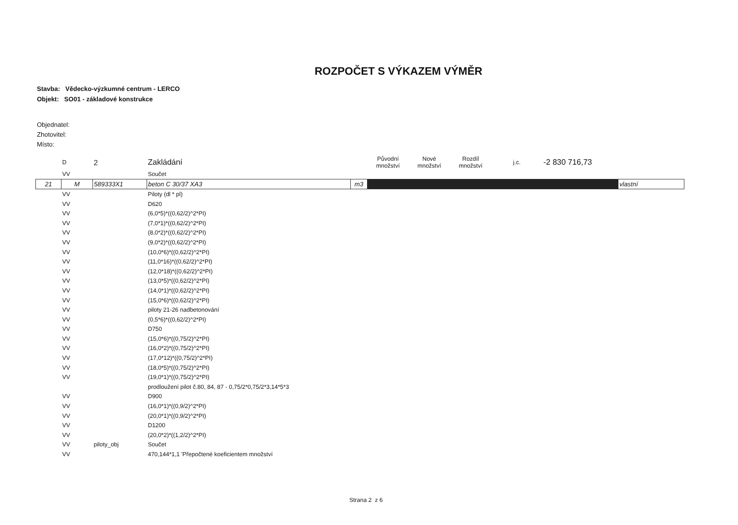ROZPOČET S VÝKAZEM VÝMĚR
Stavba: Vědecko-výzkumné centrum - LERCO
Objekt: SO01 - základové konstrukce
Objednatel:
Zhotovitel:
Místo:
| | D | 2 | Zakládání | | Původní množství | Nové množství | Rozdíl množství | j.c. | -2 830 716,73 | |
| | VV | | Součet | | | | | | | |
| 21 | M | 589333X1 | beton C 30/37 XA3 | m3 | | | | | | vlastní |
| | VV | | Piloty (dl * pl) | | | | | | | |
| | VV | | D620 | | | | | | | |
| | VV | | (6,0*5)*((0,62/2)^2*PI) | | | | | | | |
| | VV | | (7,0*1)*((0,62/2)^2*PI) | | | | | | | |
| | VV | | (8,0*2)*((0,62/2)^2*PI) | | | | | | | |
| | VV | | (9,0*2)*((0,62/2)^2*PI) | | | | | | | |
| | VV | | (10,0*6)*((0,62/2)^2*PI) | | | | | | | |
| | VV | | (11,0*16)*((0,62/2)^2*PI) | | | | | | | |
| | VV | | (12,0*18)*((0,62/2)^2*PI) | | | | | | | |
| | VV | | (13,0*5)*((0,62/2)^2*PI) | | | | | | | |
| | VV | | (14,0*1)*((0,62/2)^2*PI) | | | | | | | |
| | VV | | (15,0*6)*((0,62/2)^2*PI) | | | | | | | |
| | VV | | piloty 21-26 nadbetonování | | | | | | | |
| | VV | | (0,5*6)*((0,62/2)^2*PI) | | | | | | | |
| | VV | | D750 | | | | | | | |
| | VV | | (15,0*6)*((0,75/2)^2*PI) | | | | | | | |
| | VV | | (16,0*2)*((0,75/2)^2*PI) | | | | | | | |
| | VV | | (17,0*12)*((0,75/2)^2*PI) | | | | | | | |
| | VV | | (18,0*5)*((0,75/2)^2*PI) | | | | | | | |
| | VV | | (19,0*1)*((0,75/2)^2*PI) | | | | | | | |
| | | | prodloužení pilot č.80, 84, 87 - 0,75/2*0,75/2*3,14*5*3 | | | | | | | |
| | VV | | D900 | | | | | | | |
| | VV | | (16,0*1)*((0,9/2)^2*PI) | | | | | | | |
| | VV | | (20,0*1)*((0,9/2)^2*PI) | | | | | | | |
| | VV | | D1200 | | | | | | | |
| | VV | | (20,0*2)*((1,2/2)^2*PI) | | | | | | | |
| | VV | piloty_obj | Součet | | | | | | | |
| | VV | | 470,144*1,1 'Přepočtené koeficientem množství | | | | | | | |
Strana 2 z 6